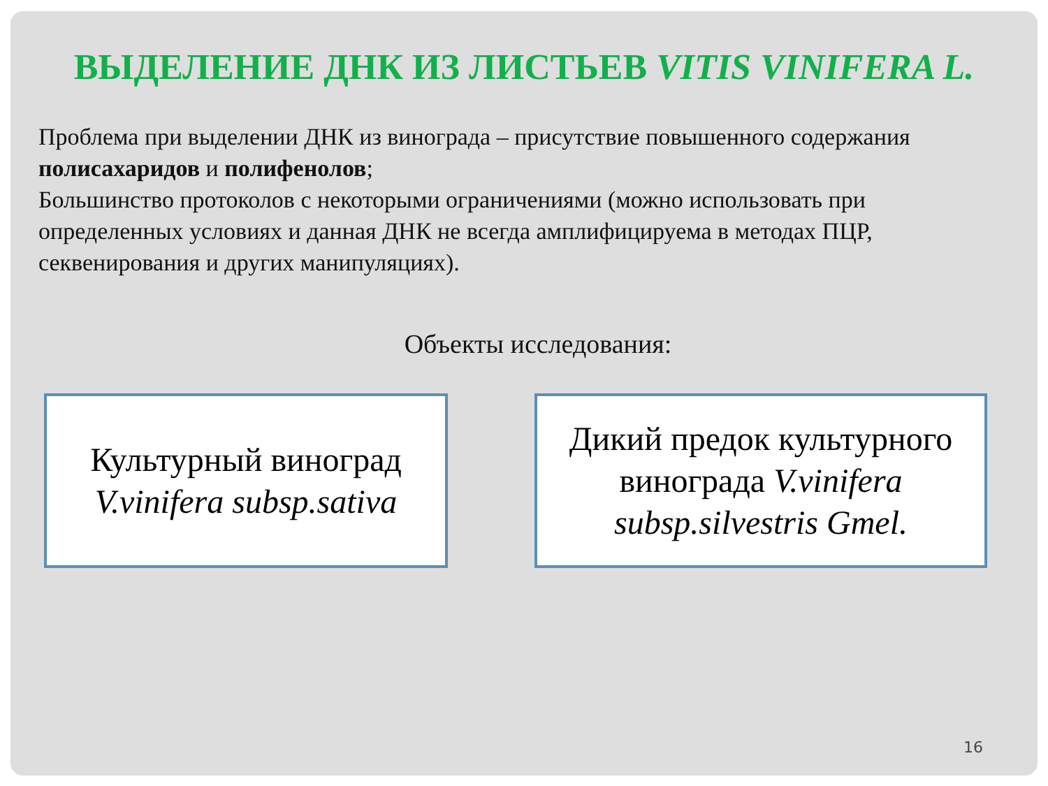ВЫДЕЛЕНИЕ ДНК ИЗ ЛИСТЬЕВ VITIS VINIFERA L.
Проблема при выделении ДНК из винограда – присутствие повышенного содержания полисахаридов и полифенолов;
Большинство протоколов с некоторыми ограничениями (можно использовать при определенных условиях и данная ДНК не всегда амплифицируема в методах ПЦР, секвенирования и других манипуляциях).
Объекты исследования:
Культурный виноград
V.vinifera subsp.sativa
Дикий предок культурного винограда V.vinifera subsp.silvestris Gmel.
16